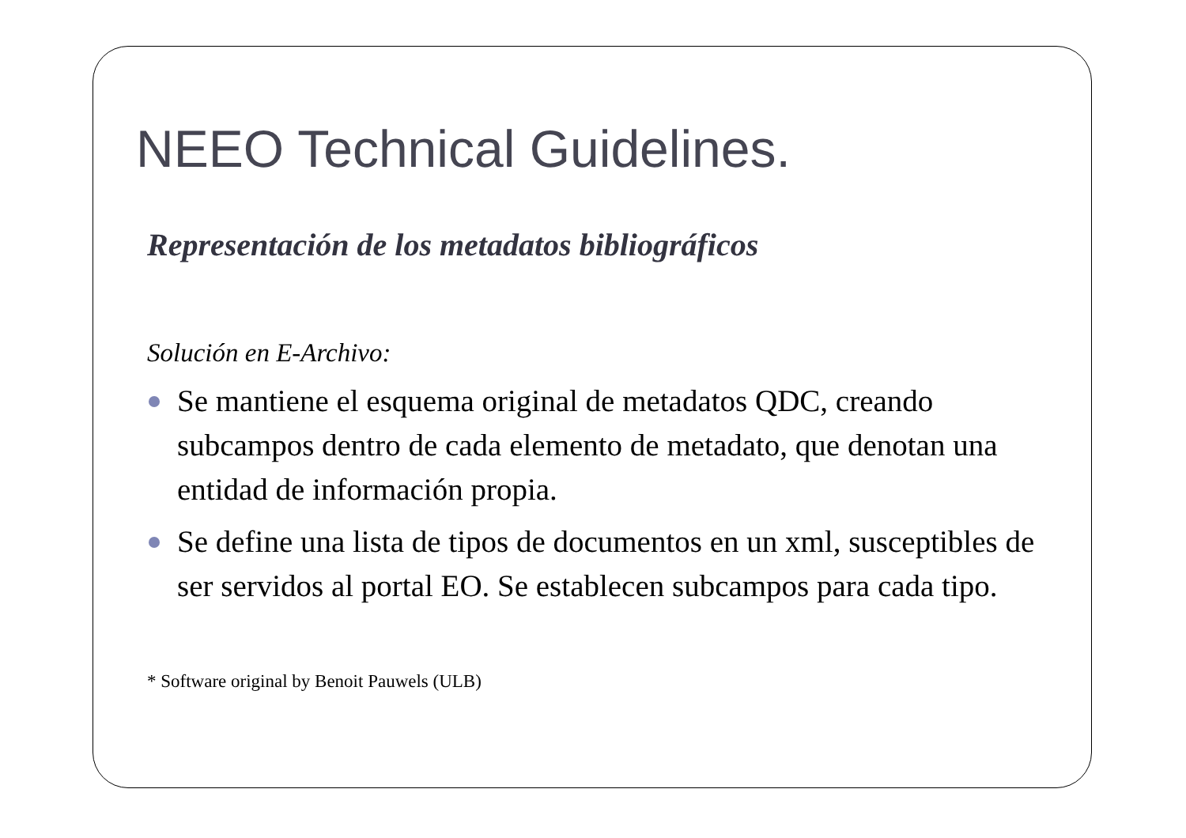NEEO Technical Guidelines.
Representación de los metadatos bibliográficos
Solución en E-Archivo:
Se mantiene el esquema original de metadatos QDC, creando subcampos dentro de cada elemento de metadato, que denotan una entidad de información propia.
Se define una lista de tipos de documentos en un xml, susceptibles de ser servidos al portal EO. Se establecen subcampos para cada tipo.
* Software original by Benoit Pauwels (ULB)